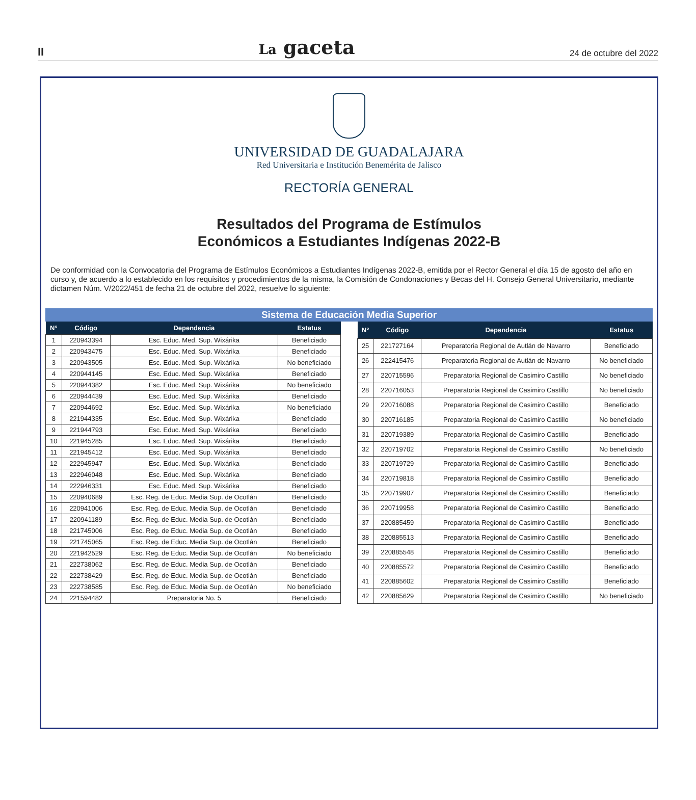II La gaceta 24 de octubre del 2022
UNIVERSIDAD DE GUADALAJARA
Red Universitaria e Institución Benemérita de Jalisco
RECTORÍA GENERAL
Resultados del Programa de Estímulos
Económicos a Estudiantes Indígenas 2022-B
De conformidad con la Convocatoria del Programa de Estímulos Económicos a Estudiantes Indígenas 2022-B, emitida por el Rector General el día 15 de agosto del año en curso y, de acuerdo a lo establecido en los requisitos y procedimientos de la misma, la Comisión de Condonaciones y Becas del H. Consejo General Universitario, mediante dictamen Núm. V/2022/451 de fecha 21 de octubre del 2022, resuelve lo siguiente:
Sistema de Educación Media Superior
| N° | Código | Dependencia | Estatus |
| --- | --- | --- | --- |
| 1 | 220943394 | Esc. Educ. Med. Sup. Wixárika | Beneficiado |
| 2 | 220943475 | Esc. Educ. Med. Sup. Wixárika | Beneficiado |
| 3 | 220943505 | Esc. Educ. Med. Sup. Wixárika | No beneficiado |
| 4 | 220944145 | Esc. Educ. Med. Sup. Wixárika | Beneficiado |
| 5 | 220944382 | Esc. Educ. Med. Sup. Wixárika | No beneficiado |
| 6 | 220944439 | Esc. Educ. Med. Sup. Wixárika | Beneficiado |
| 7 | 220944692 | Esc. Educ. Med. Sup. Wixárika | No beneficiado |
| 8 | 221944335 | Esc. Educ. Med. Sup. Wixárika | Beneficiado |
| 9 | 221944793 | Esc. Educ. Med. Sup. Wixárika | Beneficiado |
| 10 | 221945285 | Esc. Educ. Med. Sup. Wixárika | Beneficiado |
| 11 | 221945412 | Esc. Educ. Med. Sup. Wixárika | Beneficiado |
| 12 | 222945947 | Esc. Educ. Med. Sup. Wixárika | Beneficiado |
| 13 | 222946048 | Esc. Educ. Med. Sup. Wixárika | Beneficiado |
| 14 | 222946331 | Esc. Educ. Med. Sup. Wixárika | Beneficiado |
| 15 | 220940689 | Esc. Reg. de Educ. Media Sup. de Ocotlán | Beneficiado |
| 16 | 220941006 | Esc. Reg. de Educ. Media Sup. de Ocotlán | Beneficiado |
| 17 | 220941189 | Esc. Reg. de Educ. Media Sup. de Ocotlán | Beneficiado |
| 18 | 221745006 | Esc. Reg. de Educ. Media Sup. de Ocotlán | Beneficiado |
| 19 | 221745065 | Esc. Reg. de Educ. Media Sup. de Ocotlán | Beneficiado |
| 20 | 221942529 | Esc. Reg. de Educ. Media Sup. de Ocotlán | No beneficiado |
| 21 | 222738062 | Esc. Reg. de Educ. Media Sup. de Ocotlán | Beneficiado |
| 22 | 222738429 | Esc. Reg. de Educ. Media Sup. de Ocotlán | Beneficiado |
| 23 | 222738585 | Esc. Reg. de Educ. Media Sup. de Ocotlán | No beneficiado |
| 24 | 221594482 | Preparatoria No. 5 | Beneficiado |
| N° | Código | Dependencia | Estatus |
| --- | --- | --- | --- |
| 25 | 221727164 | Preparatoria Regional de Autlán de Navarro | Beneficiado |
| 26 | 222415476 | Preparatoria Regional de Autlán de Navarro | No beneficiado |
| 27 | 220715596 | Preparatoria Regional de Casimiro Castillo | No beneficiado |
| 28 | 220716053 | Preparatoria Regional de Casimiro Castillo | No beneficiado |
| 29 | 220716088 | Preparatoria Regional de Casimiro Castillo | Beneficiado |
| 30 | 220716185 | Preparatoria Regional de Casimiro Castillo | No beneficiado |
| 31 | 220719389 | Preparatoria Regional de Casimiro Castillo | Beneficiado |
| 32 | 220719702 | Preparatoria Regional de Casimiro Castillo | No beneficiado |
| 33 | 220719729 | Preparatoria Regional de Casimiro Castillo | Beneficiado |
| 34 | 220719818 | Preparatoria Regional de Casimiro Castillo | Beneficiado |
| 35 | 220719907 | Preparatoria Regional de Casimiro Castillo | Beneficiado |
| 36 | 220719958 | Preparatoria Regional de Casimiro Castillo | Beneficiado |
| 37 | 220885459 | Preparatoria Regional de Casimiro Castillo | Beneficiado |
| 38 | 220885513 | Preparatoria Regional de Casimiro Castillo | Beneficiado |
| 39 | 220885548 | Preparatoria Regional de Casimiro Castillo | Beneficiado |
| 40 | 220885572 | Preparatoria Regional de Casimiro Castillo | Beneficiado |
| 41 | 220885602 | Preparatoria Regional de Casimiro Castillo | Beneficiado |
| 42 | 220885629 | Preparatoria Regional de Casimiro Castillo | No beneficiado |